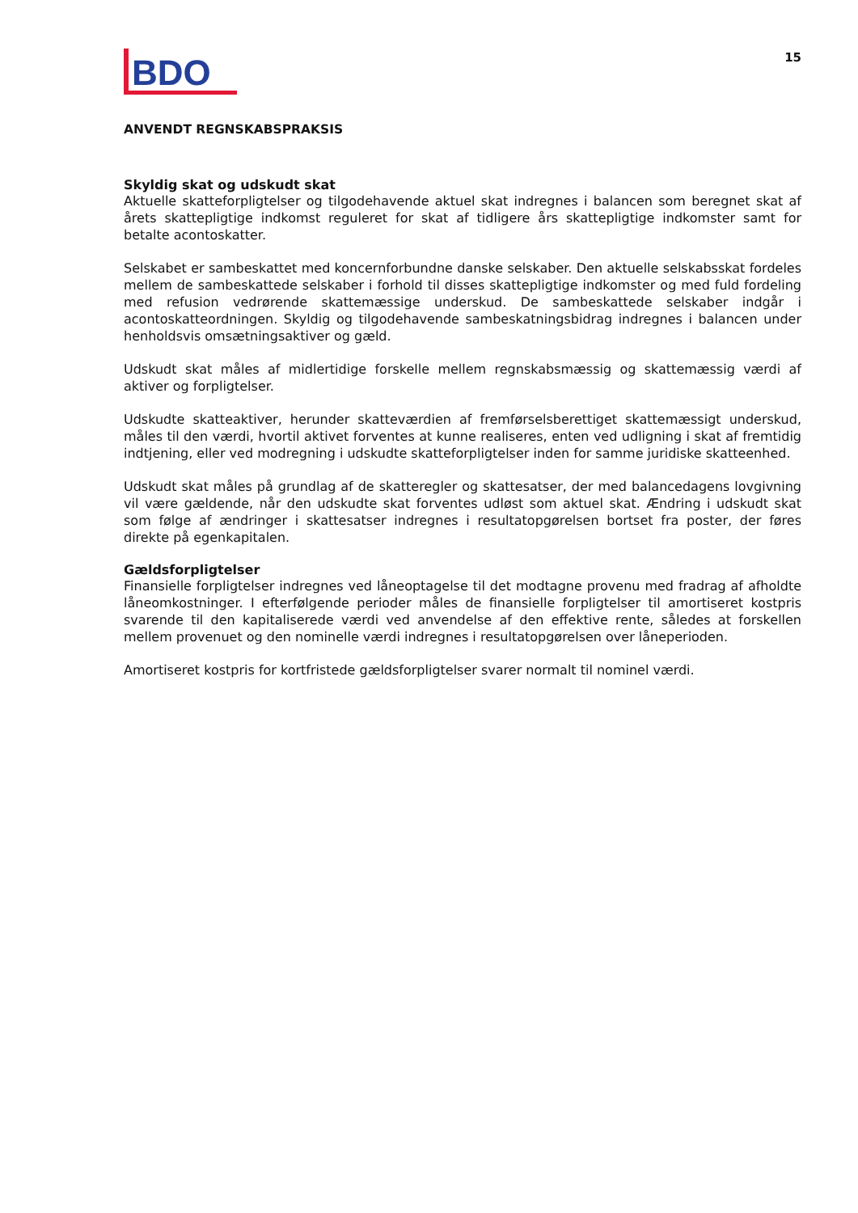15
BDO
ANVENDT REGNSKABSPRAKSIS
Skyldig skat og udskudt skat
Aktuelle skatteforpligtelser og tilgodehavende aktuel skat indregnes i balancen som beregnet skat af årets skattepligtige indkomst reguleret for skat af tidligere års skattepligtige indkomster samt for betalte acontoskatter.
Selskabet er sambeskattet med koncernforbundne danske selskaber. Den aktuelle selskabsskat fordeles mellem de sambeskattede selskaber i forhold til disses skattepligtige indkomster og med fuld fordeling med refusion vedrørende skattemæssige underskud. De sambeskattede selskaber indgår i acontoskatteordningen. Skyldig og tilgodehavende sambeskatningsbidrag indregnes i balancen under henholdsvis omsætningsaktiver og gæld.
Udskudt skat måles af midlertidige forskelle mellem regnskabsmæssig og skattemæssig værdi af aktiver og forpligtelser.
Udskudte skatteaktiver, herunder skatteværdien af fremførselsberettiget skattemæssigt underskud, måles til den værdi, hvortil aktivet forventes at kunne realiseres, enten ved udligning i skat af fremtidig indtjening, eller ved modregning i udskudte skatteforpligtelser inden for samme juridiske skatteenhed.
Udskudt skat måles på grundlag af de skatteregler og skattesatser, der med balancedagens lovgivning vil være gældende, når den udskudte skat forventes udløst som aktuel skat. Ændring i udskudt skat som følge af ændringer i skattesatser indregnes i resultatopgørelsen bortset fra poster, der føres direkte på egenkapitalen.
Gældsforpligtelser
Finansielle forpligtelser indregnes ved låneoptagelse til det modtagne provenu med fradrag af afholdte låneomkostninger. I efterfølgende perioder måles de finansielle forpligtelser til amortiseret kostpris svarende til den kapitaliserede værdi ved anvendelse af den effektive rente, således at forskellen mellem provenuet og den nominelle værdi indregnes i resultatopgørelsen over låneperioden.
Amortiseret kostpris for kortfristede gældsforpligtelser svarer normalt til nominel værdi.